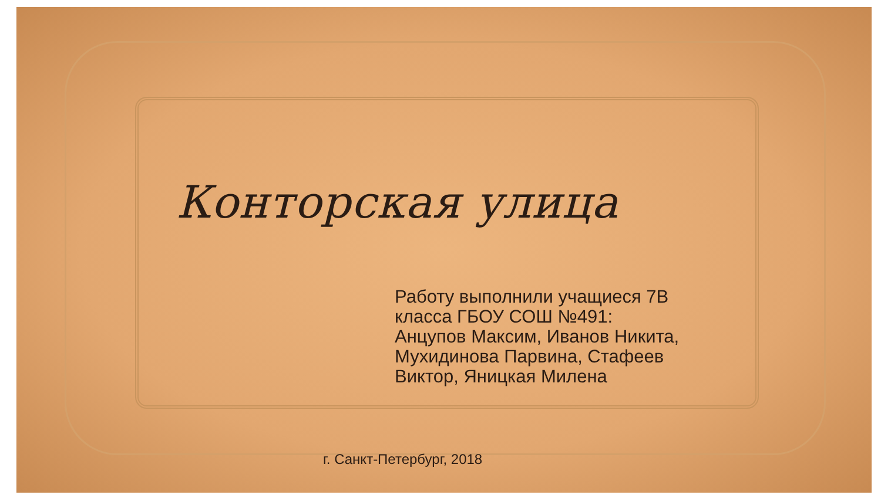Конторская улица
Работу выполнили учащиеся 7В
класса ГБОУ СОШ №491:
Анцупов Максим, Иванов Никита,
Мухидинова Парвина, Стафеев
Виктор, Яницкая Милена
г. Санкт-Петербург, 2018